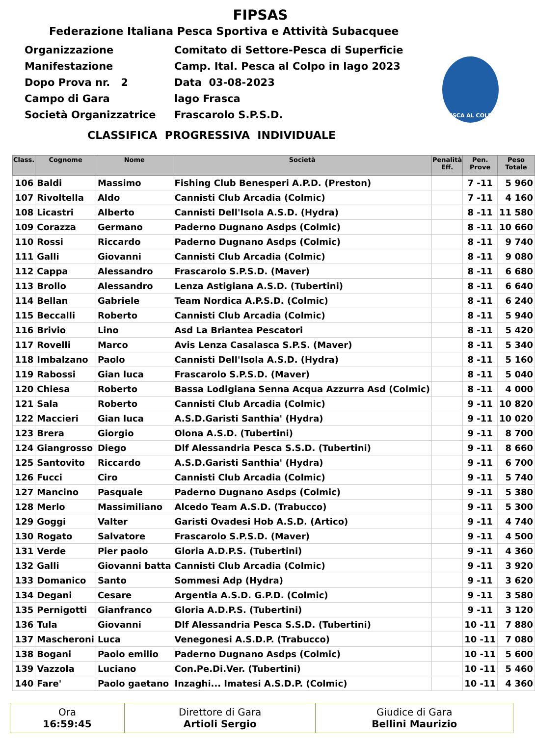FIPSAS
Federazione Italiana Pesca Sportiva e Attività Subacquee
Organizzazione
Manifestazione
Dopo Prova nr. 2
Campo di Gara
Società Organizzatrice
Comitato di Settore-Pesca di Superficie
Camp. Ital. Pesca al Colpo in lago 2023
Data 03-08-2023
lago Frasca
Frascarolo S.P.S.D.
PESCA AL COLPO
CLASSIFICA PROGRESSIVA INDIVIDUALE
| Class. | Cognome | Nome | Società | Penalità Eff. | Pen. Prove | Peso Totale |
| --- | --- | --- | --- | --- | --- | --- |
| 106 | Baldi | Massimo | Fishing Club Benesperi A.P.D. (Preston) | | 7 -11 | 5 960 |
| 107 | Rivoltella | Aldo | Cannisti Club Arcadia (Colmic) | | 7 -11 | 4 160 |
| 108 | Licastri | Alberto | Cannisti Dell'Isola A.S.D. (Hydra) | | 8 -11 | 11 580 |
| 109 | Corazza | Germano | Paderno Dugnano Asdps (Colmic) | | 8 -11 | 10 660 |
| 110 | Rossi | Riccardo | Paderno Dugnano Asdps (Colmic) | | 8 -11 | 9 740 |
| 111 | Galli | Giovanni | Cannisti Club Arcadia (Colmic) | | 8 -11 | 9 080 |
| 112 | Cappa | Alessandro | Frascarolo S.P.S.D. (Maver) | | 8 -11 | 6 680 |
| 113 | Brollo | Alessandro | Lenza Astigiana A.S.D. (Tubertini) | | 8 -11 | 6 640 |
| 114 | Bellan | Gabriele | Team Nordica A.P.S.D. (Colmic) | | 8 -11 | 6 240 |
| 115 | Beccalli | Roberto | Cannisti Club Arcadia (Colmic) | | 8 -11 | 5 940 |
| 116 | Brivio | Lino | Asd La Briantea Pescatori | | 8 -11 | 5 420 |
| 117 | Rovelli | Marco | Avis Lenza Casalasca S.P.S. (Maver) | | 8 -11 | 5 340 |
| 118 | Imbalzano | Paolo | Cannisti Dell'Isola A.S.D. (Hydra) | | 8 -11 | 5 160 |
| 119 | Rabossi | Gian luca | Frascarolo S.P.S.D. (Maver) | | 8 -11 | 5 040 |
| 120 | Chiesa | Roberto | Bassa Lodigiana Senna Acqua Azzurra Asd (Colmic) | | 8 -11 | 4 000 |
| 121 | Sala | Roberto | Cannisti Club Arcadia (Colmic) | | 9 -11 | 10 820 |
| 122 | Maccieri | Gian luca | A.S.D.Garisti Santhia' (Hydra) | | 9 -11 | 10 020 |
| 123 | Brera | Giorgio | Olona A.S.D. (Tubertini) | | 9 -11 | 8 700 |
| 124 | Giangrosso | Diego | Dlf Alessandria Pesca S.S.D. (Tubertini) | | 9 -11 | 8 660 |
| 125 | Santovito | Riccardo | A.S.D.Garisti Santhia' (Hydra) | | 9 -11 | 6 700 |
| 126 | Fucci | Ciro | Cannisti Club Arcadia (Colmic) | | 9 -11 | 5 740 |
| 127 | Mancino | Pasquale | Paderno Dugnano Asdps (Colmic) | | 9 -11 | 5 380 |
| 128 | Merlo | Massimiliano | Alcedo Team A.S.D. (Trabucco) | | 9 -11 | 5 300 |
| 129 | Goggi | Valter | Garisti Ovadesi Hob A.S.D. (Artico) | | 9 -11 | 4 740 |
| 130 | Rogato | Salvatore | Frascarolo S.P.S.D. (Maver) | | 9 -11 | 4 500 |
| 131 | Verde | Pier paolo | Gloria A.D.P.S. (Tubertini) | | 9 -11 | 4 360 |
| 132 | Galli | Giovanni batta | Cannisti Club Arcadia (Colmic) | | 9 -11 | 3 920 |
| 133 | Domanico | Santo | Sommesi Adp (Hydra) | | 9 -11 | 3 620 |
| 134 | Degani | Cesare | Argentia A.S.D. G.P.D. (Colmic) | | 9 -11 | 3 580 |
| 135 | Pernigotti | Gianfranco | Gloria A.D.P.S. (Tubertini) | | 9 -11 | 3 120 |
| 136 | Tula | Giovanni | Dlf Alessandria Pesca S.S.D. (Tubertini) | | 10 -11 | 7 880 |
| 137 | Mascheroni | Luca | Venegonesi A.S.D.P. (Trabucco) | | 10 -11 | 7 080 |
| 138 | Bogani | Paolo emilio | Paderno Dugnano Asdps (Colmic) | | 10 -11 | 5 600 |
| 139 | Vazzola | Luciano | Con.Pe.Di.Ver. (Tubertini) | | 10 -11 | 5 460 |
| 140 | Fare' | Paolo gaetano | Inzaghi... Imatesi A.S.D.P. (Colmic) | | 10 -11 | 4 360 |
| Ora 16:59:45 | Direttore di Gara Artioli Sergio | Giudice di Gara Bellini Maurizio |